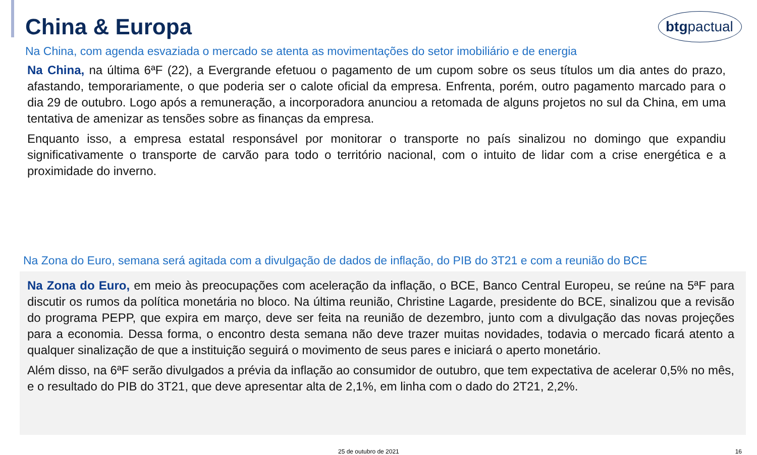China & Europa
btgpactual
Na China, com agenda esvaziada o mercado se atenta as movimentações do setor imobiliário e de energia
Na China, na última 6ªF (22), a Evergrande efetuou o pagamento de um cupom sobre os seus títulos um dia antes do prazo, afastando, temporariamente, o que poderia ser o calote oficial da empresa. Enfrenta, porém, outro pagamento marcado para o dia 29 de outubro. Logo após a remuneração, a incorporadora anunciou a retomada de alguns projetos no sul da China, em uma tentativa de amenizar as tensões sobre as finanças da empresa.
Enquanto isso, a empresa estatal responsável por monitorar o transporte no país sinalizou no domingo que expandiu significativamente o transporte de carvão para todo o território nacional, com o intuito de lidar com a crise energética e a proximidade do inverno.
Na Zona do Euro, semana será agitada com a divulgação de dados de inflação, do PIB do 3T21 e com a reunião do BCE
Na Zona do Euro, em meio às preocupações com aceleração da inflação, o BCE, Banco Central Europeu, se reúne na 5ªF para discutir os rumos da política monetária no bloco. Na última reunião, Christine Lagarde, presidente do BCE, sinalizou que a revisão do programa PEPP, que expira em março, deve ser feita na reunião de dezembro, junto com a divulgação das novas projeções para a economia. Dessa forma, o encontro desta semana não deve trazer muitas novidades, todavia o mercado ficará atento a qualquer sinalização de que a instituição seguirá o movimento de seus pares e iniciará o aperto monetário.
Além disso, na 6ªF serão divulgados a prévia da inflação ao consumidor de outubro, que tem expectativa de acelerar 0,5% no mês, e o resultado do PIB do 3T21, que deve apresentar alta de 2,1%, em linha com o dado do 2T21, 2,2%.
25 de outubro de 2021 16